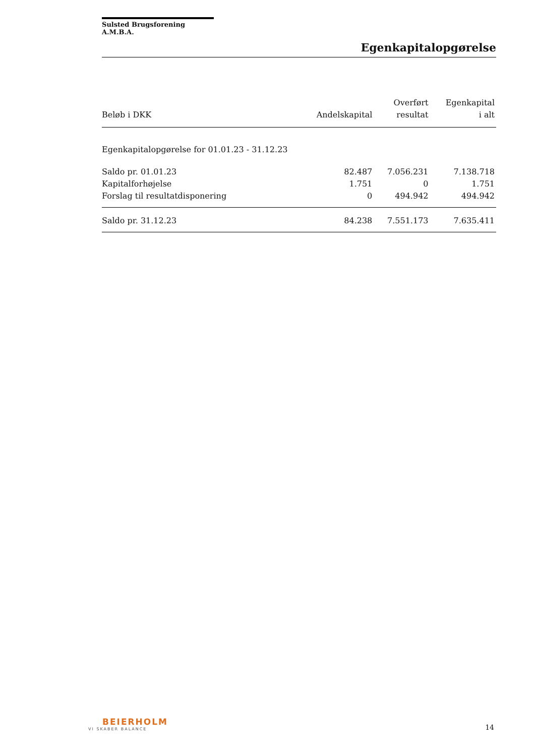Sulsted Brugsforening A.M.B.A.
Egenkapitalopgørelse
| Beløb i DKK | Andelskapital | Overført resultat | Egenkapital i alt |
| --- | --- | --- | --- |
| Egenkapitalopgørelse for 01.01.23 - 31.12.23 | | | |
| Saldo pr. 01.01.23 | 82.487 | 7.056.231 | 7.138.718 |
| Kapitalforhøjelse | 1.751 | 0 | 1.751 |
| Forslag til resultatdisponering | 0 | 494.942 | 494.942 |
| Saldo pr. 31.12.23 | 84.238 | 7.551.173 | 7.635.411 |
BEIERHOLM
VI SKABER BALANCE
14